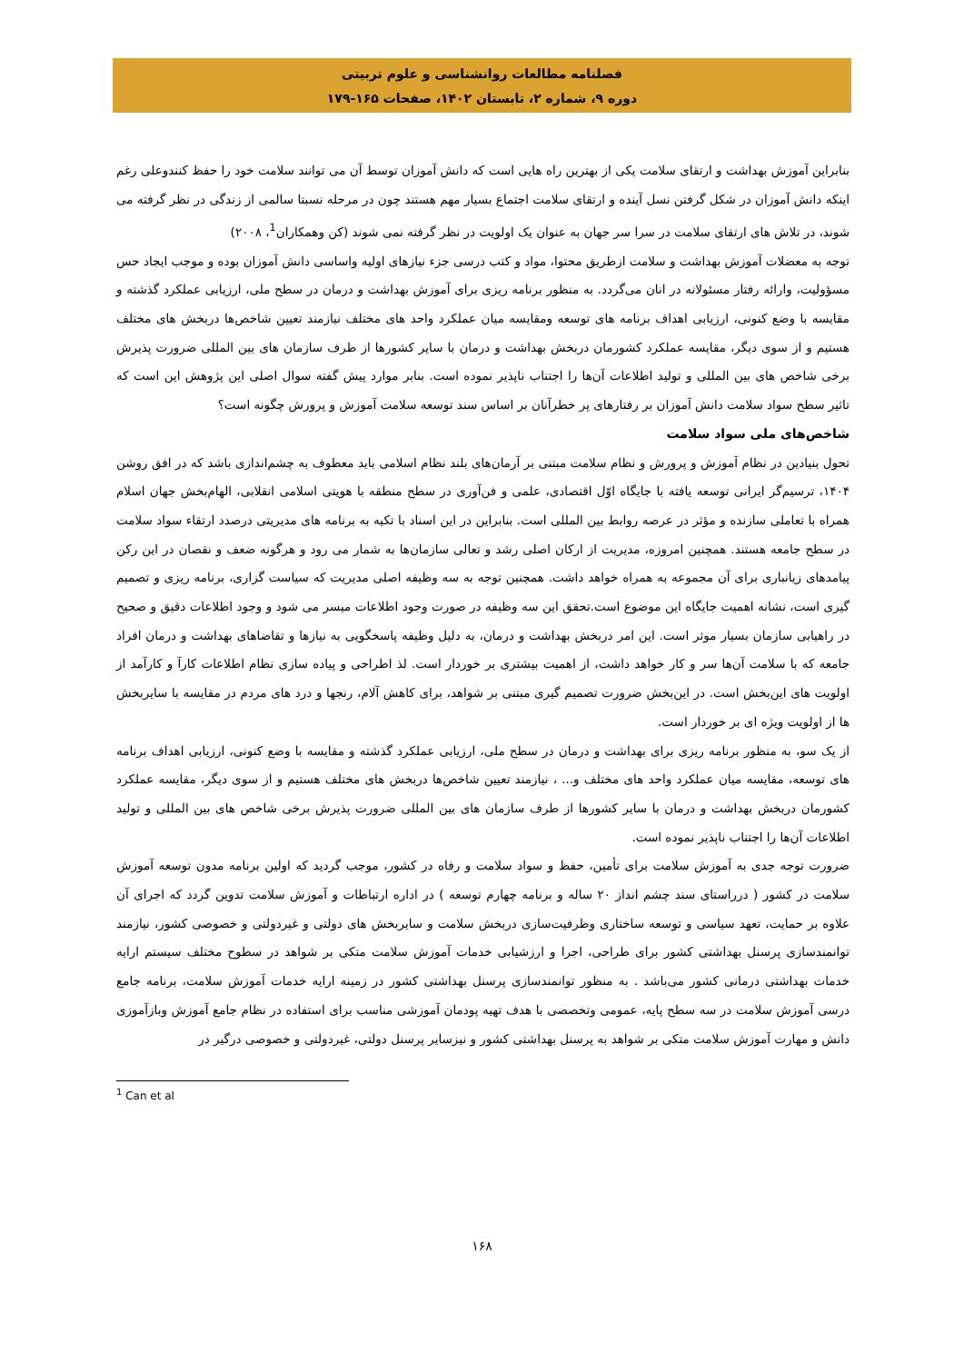فصلنامه مطالعات روانشناسی و علوم تربیتی
دوره ۹، شماره ۲، تابستان ۱۴۰۲، صفحات ۱۶۵-۱۷۹
بنابراین آموزش بهداشت و ارتقای سلامت یکی از بهترین راه هایی است که دانش آموزان توسط آن می توانند سلامت خود را حفظ کنندوعلی رغم اینکه دانش آموزان در شکل گرفتن نسل آینده و ارتقای سلامت اجتماع بسیار مهم هستند چون در مرحله نسبتا سالمی از زندگی در نظر گرفته می شوند، در تلاش های ارتقای سلامت در سرا سر جهان به عنوان یک اولویت در نظر گرفته نمی شوند (کن وهمکاران<sup>1</sup>، ۲۰۰۸)
توجه به معضلات آموزش بهداشت و سلامت ازطریق محتوا، مواد و کتب درسی جزء نیازهای اولیه واساسی دانش آموزان بوده و موجب ایجاد حس مسؤولیت، وارائه رفتار مسئولانه در انان می‌گردد. به منظور برنامه ریزی برای آموزش بهداشت و درمان در سطح ملی، ارزیابی عملکرد گذشته و مقایسه با وضع کنونی، ارزیابی اهداف برنامه های توسعه ومقایسه میان عملکرد واحد های مختلف نیازمند تعیین شاخص‌ها دربخش های مختلف هستیم و از سوی دیگر، مقایسه عملکرد کشورمان دربخش بهداشت و درمان با سایر کشورها از طرف سازمان های بین المللی ضرورت پذیرش برخی شاخص های بین المللی و تولید اطلاعات آن‌ها را اجتناب ناپذیر نموده است. بنابر موارد پیش گفته سوال اصلی این پژوهش این است که تاثیر سطح سواد سلامت دانش آموزان بر رفتارهای پر خطرآنان بر اساس سند توسعه سلامت آموزش و پرورش چگونه است؟
شاخص‌های ملی سواد سلامت
تحول بنیادین در نظام آموزش و پرورش و نظام سلامت مبتنی بر آرمان‌های بلند نظام اسلامی باید معطوف به چشم‌اندازی باشد که در افق روشن ۱۴۰۴، ترسیم‌گر ایرانی توسعه یافته با جایگاه اوّل اقتصادی، علمی و فن‌آوری در سطح منطقه با هویتی اسلامی انقلابی، الهام‌بخش جهان اسلام همراه با تعاملی سازنده و مؤثر در عرصه روابط بین المللی است. بنابراین در این اسناد با تکیه به برنامه های مدیریتی درصدد ارتقاء سواد سلامت در سطح جامعه هستند. همچنین امروزه، مدیریت از ارکان اصلی رشد و تعالی سازمان‌ها به شمار می رود و هرگونه ضعف و نقصان در این رکن پیامدهای زیانباری برای آن مجموعه به همراه خواهد داشت. همچنین توجه به سه وظیفه اصلی مدیریت که سیاست گزاری، برنامه ریزی و تصمیم گیری است، نشانه اهمیت جایگاه این موضوع است.تحقق این سه وظیفه در صورت وجود اطلاعات میسر می شود و وجود اطلاعات دقیق و صحیح در راهیابی سازمان بسیار موثر است. این امر دربخش بهداشت و درمان، به دلیل وظیفه پاسخگویی به نیازها و تقاضاهای بهداشت و درمان افراد جامعه که با سلامت آن‌ها سر و کار خواهد داشت، از اهمیت بیشتری بر خوردار است. لذ اطراحی و پیاده سازی نظام اطلاعات کارآ و کارآمد از اولویت های این‌بخش است. در این‌بخش ضرورت تصمیم گیری مبتنی بر شواهد، برای کاهش آلام، رنجها و درد های مردم در مقایسه با سایربخش ها از اولویت ویژه ای بر خوردار است.
از یک سو، به منظور برنامه ریزی برای بهداشت و درمان در سطح ملی، ارزیابی عملکرد گذشته و مقایسه با وضع کنونی، ارزیابی اهداف برنامه های توسعه، مقایسه میان عملکرد واحد های مختلف و... ، نیازمند تعیین شاخص‌ها دربخش های مختلف هستیم و از سوی دیگر، مقایسه عملکرد کشورمان دربخش بهداشت و درمان با سایر کشورها از طرف سازمان های بین المللی ضرورت پذیرش برخی شاخص های بین المللی و تولید اطلاعات آن‌ها را اجتناب ناپذیر نموده است.
ضرورت توجه جدی به آموزش سلامت برای تأمین، حفظ و سواد سلامت و رفاه در کشور، موجب گردید که اولین برنامه مدون توسعه آموزش سلامت در کشور ( درراستای سند چشم انداز ۲۰ ساله و برنامه چهارم توسعه ) در اداره ارتباطات و آموزش سلامت تدوین گردد که اجرای آن علاوه بر حمایت، تعهد سیاسی و توسعه ساختاری وظرفیت‌سازی دربخش سلامت و سایربخش های دولتی و غیردولتی و خصوصی کشور، نیازمند توانمندسازی پرسنل بهداشتی کشور برای طراحی، اجرا و ارزشیابی خدمات آموزش سلامت متکی بر شواهد در سطوح مختلف سیستم ارایه خدمات بهداشتی درمانی کشور می‌باشد . به منظور توانمندسازی پرسنل بهداشتی کشور در زمینه ارایه خدمات آموزش سلامت، برنامه جامع درسی آموزش سلامت در سه سطح پایه، عمومی وتخصصی با هدف تهیه پودمان آموزشی مناسب برای استفاده در نظام جامع آموزش وبازآموزی دانش و مهارت آموزش سلامت متکی بر شواهد به پرسنل بهداشتی کشور و نیزسایر پرسنل دولتی، غیردولتی و خصوصی درگیر در
<sup>1</sup> Can et al
۱۶۸